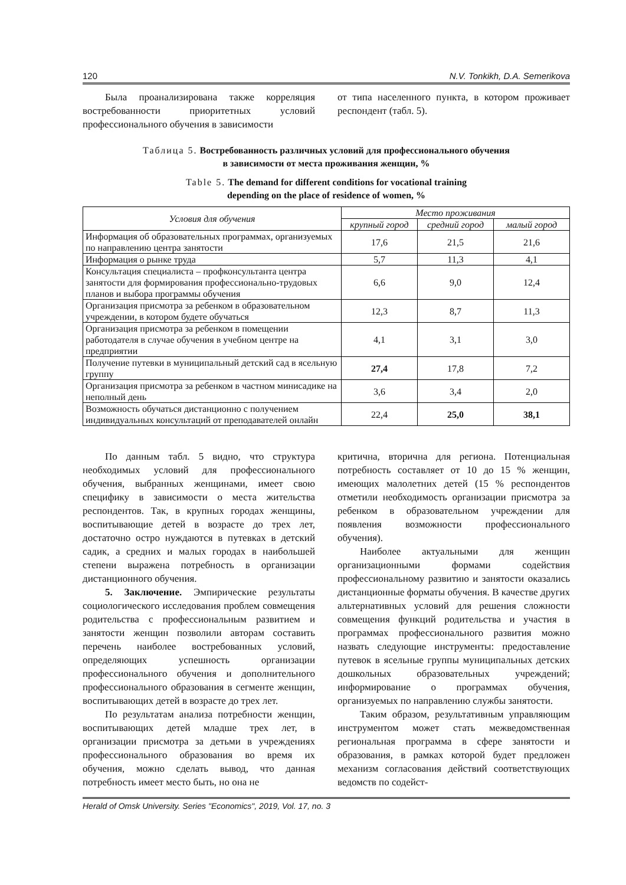120 N.V. Tonkikh, D.A. Semerikova
Была проанализирована также корреляция востребованности приоритетных условий профессионального обучения в зависимости
от типа населенного пункта, в котором проживает респондент (табл. 5).
Таблица 5. Востребованность различных условий для профессионального обучения
в зависимости от места проживания женщин, %
Table 5. The demand for different conditions for vocational training
depending on the place of residence of women, %
| Условия для обучения | Место проживания | | |
| --- | --- | --- | --- |
| | крупный город | средний город | малый город |
| Информация об образовательных программах, организуемых по направлению центра занятости | 17,6 | 21,5 | 21,6 |
| Информация о рынке труда | 5,7 | 11,3 | 4,1 |
| Консультация специалиста – профконсультанта центра занятости для формирования профессионально-трудовых планов и выбора программы обучения | 6,6 | 9,0 | 12,4 |
| Организация присмотра за ребенком в образовательном учреждении, в котором будете обучаться | 12,3 | 8,7 | 11,3 |
| Организация присмотра за ребенком в помещении работодателя в случае обучения в учебном центре на предприятии | 4,1 | 3,1 | 3,0 |
| Получение путевки в муниципальный детский сад в ясельную группу | 27,4 | 17,8 | 7,2 |
| Организация присмотра за ребенком в частном минисадике на неполный день | 3,6 | 3,4 | 2,0 |
| Возможность обучаться дистанционно с получением индивидуальных консультаций от преподавателей онлайн | 22,4 | 25,0 | 38,1 |
По данным табл. 5 видно, что структура необходимых условий для профессионального обучения, выбранных женщинами, имеет свою специфику в зависимости о места жительства респондентов. Так, в крупных городах женщины, воспитывающие детей в возрасте до трех лет, достаточно остро нуждаются в путевках в детский садик, а средних и малых городах в наибольшей степени выражена потребность в организации дистанционного обучения.
5. Заключение. Эмпирические результаты социологического исследования проблем совмещения родительства с профессиональным развитием и занятости женщин позволили авторам составить перечень наиболее востребованных условий, определяющих успешность организации профессионального обучения и дополнительного профессионального образования в сегменте женщин, воспитывающих детей в возрасте до трех лет.
По результатам анализа потребности женщин, воспитывающих детей младше трех лет, в организации присмотра за детьми в учреждениях профессионального образования во время их обучения, можно сделать вывод, что данная потребность имеет место быть, но она не
критична, вторична для региона. Потенциальная потребность составляет от 10 до 15 % женщин, имеющих малолетних детей (15 % респондентов отметили необходимость организации присмотра за ребенком в образовательном учреждении для появления возможности профессионального обучения).
Наиболее актуальными для женщин организационными формами содействия профессиональному развитию и занятости оказались дистанционные форматы обучения. В качестве других альтернативных условий для решения сложности совмещения функций родительства и участия в программах профессионального развития можно назвать следующие инструменты: предоставление путевок в ясельные группы муниципальных детских дошкольных образовательных учреждений; информирование о программах обучения, организуемых по направлению службы занятости.
Таким образом, результативным управляющим инструментом может стать межведомственная региональная программа в сфере занятости и образования, в рамках которой будет предложен механизм согласования действий соответствующих ведомств по содейст-
Herald of Omsk University. Series "Economics", 2019, Vol. 17, no. 3